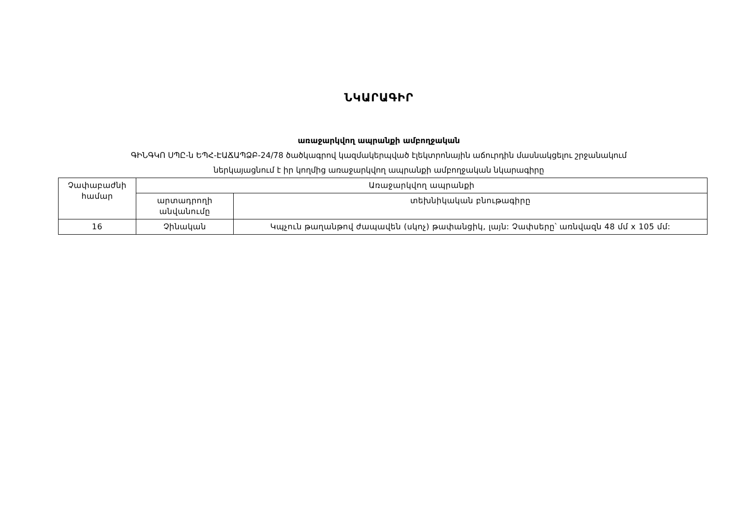ՆԿԱՐԱԳԻՐ
առաջարկվող ապրանքի ամբողջական
ԳԻՆԳԿՈ ՍՊԸ-ն ԵՊՀ-ԷԱՃԱՊՁԲ-24/78 ծածկագրով կազմակերպված էլեկտրոնային աճուրդին մասնակցելու շրջանակում
ներկայացնում է իր կողմից առաջարկվող ապրանքի ամբողջական նկարագիրը
| Չափաբաժնի համար | Առաջարկվող ապրանքի | |
| | արտադրողի անվանումը | տեխնիկական բնութագիրը |
| 16 | Չինական | Կպչուն թաղանթով ժապավեն (սկոչ) թափանցիկ, լայն: Չափսերը՝ առնվազն 48 մմ x 105 մմ: |